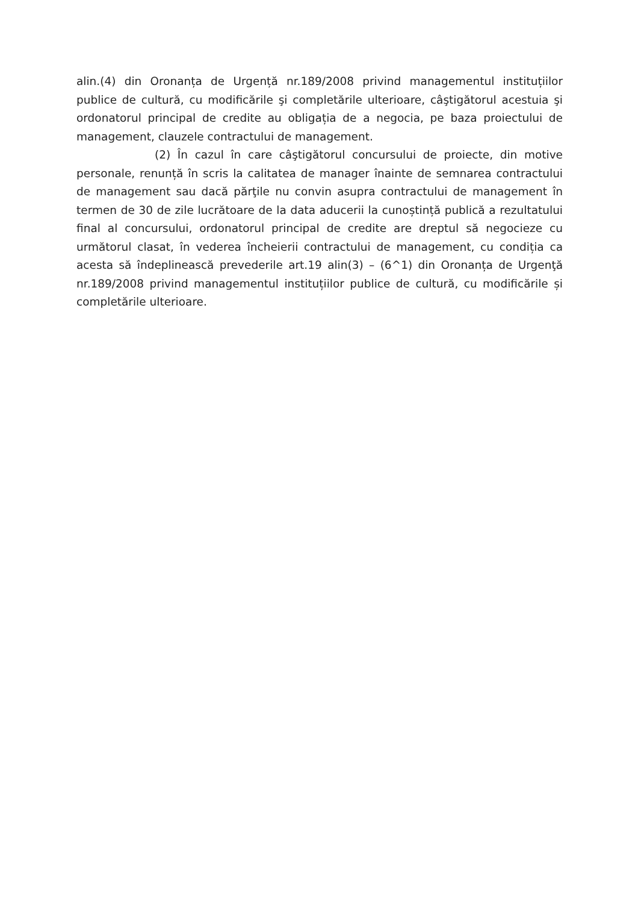alin.(4) din Oronanța de Urgență nr.189/2008 privind managementul instituțiilor publice de cultură, cu modificările şi completările ulterioare, câştigătorul acestuia şi ordonatorul principal de credite au obligația de a negocia, pe baza proiectului de management, clauzele contractului de management.
(2) În cazul în care câştigătorul concursului de proiecte, din motive personale, renunță în scris la calitatea de manager înainte de semnarea contractului de management sau dacă părţile nu convin asupra contractului de management în termen de 30 de zile lucrătoare de la data aducerii la cunoștință publică a rezultatului final al concursului, ordonatorul principal de credite are dreptul să negocieze cu următorul clasat, în vederea încheierii contractului de management, cu condiția ca acesta să îndeplinească prevederile art.19 alin(3) – (6^1) din Oronanța de Urgenţă nr.189/2008 privind managementul instituțiilor publice de cultură, cu modificările și completările ulterioare.